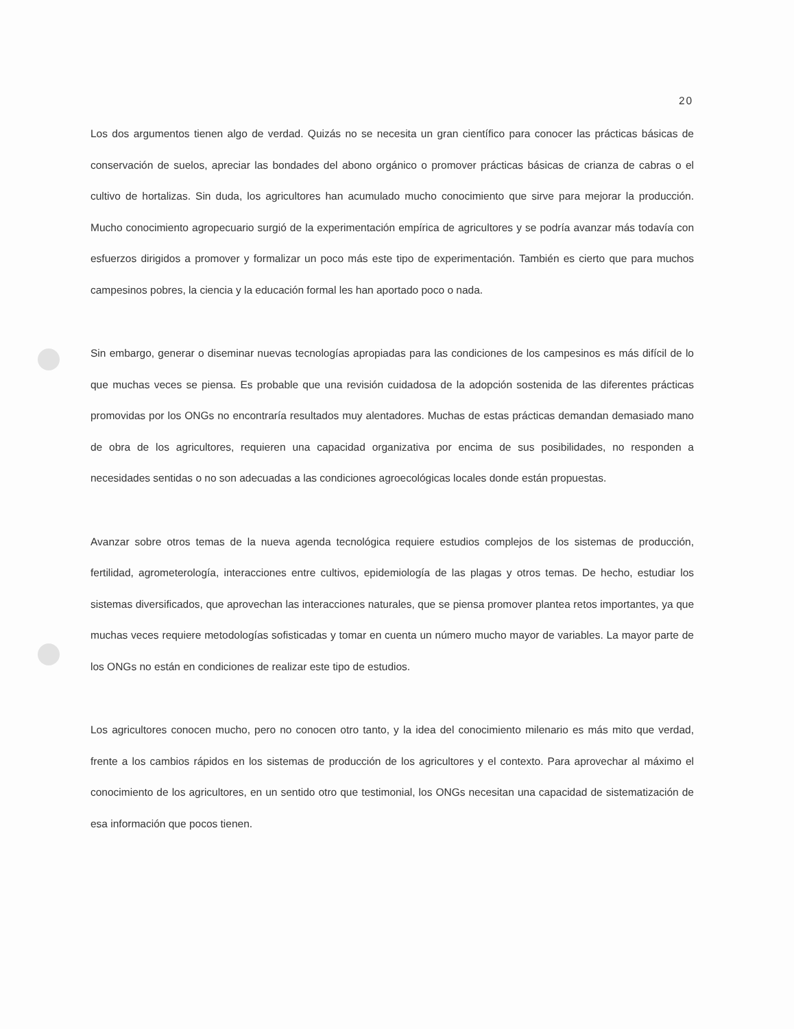20
Los dos argumentos tienen algo de verdad. Quizás no se necesita un gran científico para conocer las prácticas básicas de conservación de suelos, apreciar las bondades del abono orgánico o promover prácticas básicas de crianza de cabras o el cultivo de hortalizas. Sin duda, los agricultores han acumulado mucho conocimiento que sirve para mejorar la producción. Mucho conocimiento agropecuario surgió de la experimentación empírica de agricultores y se podría avanzar más todavía con esfuerzos dirigidos a promover y formalizar un poco más este tipo de experimentación. También es cierto que para muchos campesinos pobres, la ciencia y la educación formal les han aportado poco o nada.
Sin embargo, generar o diseminar nuevas tecnologías apropiadas para las condiciones de los campesinos es más difícil de lo que muchas veces se piensa. Es probable que una revisión cuidadosa de la adopción sostenida de las diferentes prácticas promovidas por los ONGs no encontraría resultados muy alentadores. Muchas de estas prácticas demandan demasiado mano de obra de los agricultores, requieren una capacidad organizativa por encima de sus posibilidades, no responden a necesidades sentidas o no son adecuadas a las condiciones agroecológicas locales donde están propuestas.
Avanzar sobre otros temas de la nueva agenda tecnológica requiere estudios complejos de los sistemas de producción, fertilidad, agrometerología, interacciones entre cultivos, epidemiología de las plagas y otros temas. De hecho, estudiar los sistemas diversificados, que aprovechan las interacciones naturales, que se piensa promover plantea retos importantes, ya que muchas veces requiere metodologías sofisticadas y tomar en cuenta un número mucho mayor de variables. La mayor parte de los ONGs no están en condiciones de realizar este tipo de estudios.
Los agricultores conocen mucho, pero no conocen otro tanto, y la idea del conocimiento milenario es más mito que verdad, frente a los cambios rápidos en los sistemas de producción de los agricultores y el contexto. Para aprovechar al máximo el conocimiento de los agricultores, en un sentido otro que testimonial, los ONGs necesitan una capacidad de sistematización de esa información que pocos tienen.